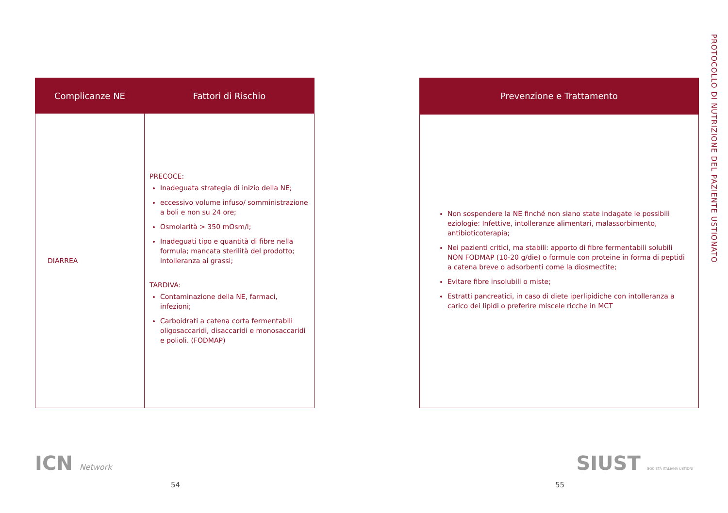PROTOCOLLO DI NUTRIZIONE DEL PAZIENTE USTIONATO
| Complicanze NE | Fattori di Rischio |
| --- | --- |
| DIARREA | PRECOCE: Inadeguata strategia di inizio della NE; eccessivo volume infuso/ somministrazione a boli e non su 24 ore; Osmolarità > 350 mOsm/l; Inadeguati tipo e quantità di fibre nella formula; mancata sterilità del prodotto; intolleranza ai grassi; TARDIVA: Contaminazione della NE, farmaci, infezioni; Carboidrati a catena corta fermentabili oligosaccaridi, disaccaridi e monosaccaridi e polioli. (FODMAP) |
| Prevenzione e Trattamento |
| --- |
| Non sospendere la NE finché non siano state indagate le possibili eziologie: Infettive, intolleranze alimentari, malassorbimento, antibioticoterapia; Nei pazienti critici, ma stabili: apporto di fibre fermentabili solubili NON FODMAP (10-20 g/die) o formule con proteine in forma di peptidi a catena breve o adsorbenti come la diosmectite; Evitare fibre insolubili o miste; Estratti pancreatici, in caso di diete iperlipidiche con intolleranza a carico dei lipidi o preferire miscele ricche in MCT |
ICN Network
SIUST SOCIETÀ ITALIANA USTIONI
54 55